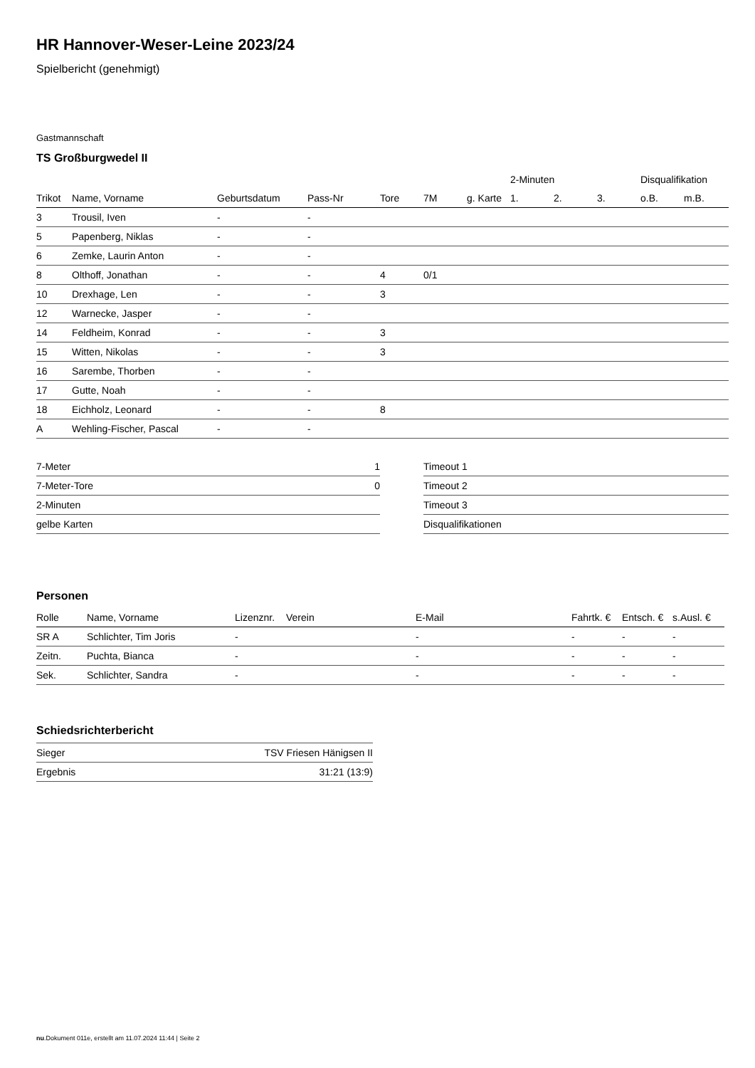HR Hannover-Weser-Leine 2023/24
Spielbericht (genehmigt)
Gastmannschaft
TS Großburgwedel II
| | | | | | | | 2-Minuten | | | Disqualifikation | |
| --- | --- | --- | --- | --- | --- | --- | --- | --- | --- | --- | --- |
| Trikot | Name, Vorname | Geburtsdatum | Pass-Nr | Tore | 7M | g. Karte | 1. | 2. | 3. | o.B. | m.B. |
| 3 | Trousil, Iven | - | - | | | | | | | | |
| 5 | Papenberg, Niklas | - | - | | | | | | | | |
| 6 | Zemke, Laurin Anton | - | - | | | | | | | | |
| 8 | Olthoff, Jonathan | - | - | 4 | 0/1 | | | | | | |
| 10 | Drexhage, Len | - | - | 3 | | | | | | | |
| 12 | Warnecke, Jasper | - | - | | | | | | | | |
| 14 | Feldheim, Konrad | - | - | 3 | | | | | | | |
| 15 | Witten, Nikolas | - | - | 3 | | | | | | | |
| 16 | Sarembe, Thorben | - | - | | | | | | | | |
| 17 | Gutte, Noah | - | - | | | | | | | | |
| 18 | Eichholz, Leonard | - | - | 8 | | | | | | | |
| A | Wehling-Fischer, Pascal | - | - | | | | | | | | |
| 7-Meter | 1 |
| 7-Meter-Tore | 0 |
| 2-Minuten | |
| gelbe Karten | |
| Timeout 1 |
| Timeout 2 |
| Timeout 3 |
| Disqualifikationen |
Personen
| Rolle | Name, Vorname | Lizenznr. | Verein | E-Mail | Fahrtk. € | Entsch. € | s.Ausl. € |
| --- | --- | --- | --- | --- | --- | --- | --- |
| SR A | Schlichter, Tim Joris | - | | - | - | - | - |
| Zeitn. | Puchta, Bianca | - | | - | - | - | - |
| Sek. | Schlichter, Sandra | - | | - | - | - | - |
Schiedsrichterbericht
| Sieger | TSV Friesen Hänigsen II |
| Ergebnis | 31:21 (13:9) |
nu.Dokument 011e, erstellt am 11.07.2024 11:44 | Seite 2